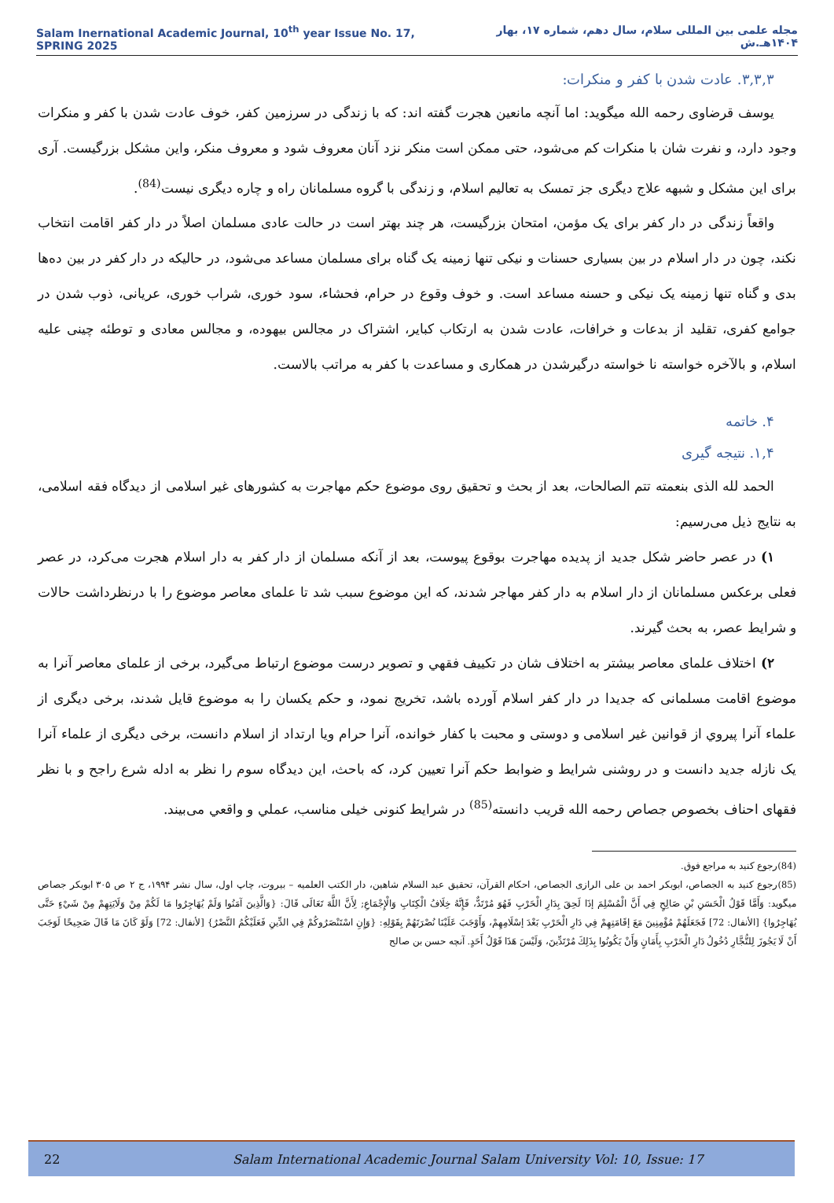Salam Inernational Academic Journal, 10<sup>th</sup> year Issue No. 17, SPRING 2025 مجله علمی بین المللی سلام، سال دهم، شماره ۱۷، بهار ۱۴۰۴هـ.ش
۳,۳,۳. عادت شدن با کفر و منکرات:
یوسف قرضاوی رحمه الله میگوید: اما آنچه مانعین هجرت گفته اند: که با زندگی در سرزمین کفر، خوف عادت شدن با کفر و منکرات وجود دارد، و نفرت شان با منکرات کم می‌شود، حتی ممکن است منکر نزد آنان معروف شود و معروف منکر، واین مشکل بزرگیست. آری برای این مشکل و شبهه علاج دیگری جز تمسک به تعالیم اسلام، و زندگی با گروه مسلمانان راه و چاره دیگری نیست<sup>(84)</sup>.
واقعاً زندگی در دار کفر برای یک مؤمن، امتحان بزرگیست، هر چند بهتر است در حالت عادی مسلمان اصلاً در دار کفر اقامت انتخاب نکند، چون در دار اسلام در بین بسیاری حسنات و نیکی تنها زمینه یک گناه برای مسلمان مساعد می‌شود، در حالیکه در دار کفر در بین ده‌ها بدی و گناه تنها زمینه یک نیکی و حسنه مساعد است. و خوف وقوع در حرام، فحشاء، سود خوری، شراب خوری، عریانی، ذوب شدن در جوامع کفری، تقلید از بدعات و خرافات، عادت شدن به ارتکاب کبایر، اشتراک در مجالس بیهوده، و مجالس معادی و توطئه چینی علیه اسلام، و بالآخره خواسته نا خواسته درگیرشدن در همکاری و مساعدت با کفر به مراتب بالاست.
۴. خاتمه
۱,۴. نتیجه گیری
الحمد لله الذی بنعمته تتم الصالحات، بعد از بحث و تحقیق روی موضوع حکم مهاجرت به کشورهای غیر اسلامی از دیدگاه فقه اسلامی، به نتایج ذیل می‌رسیم:
۱) در عصر حاضر شکل جدید از پدیده مهاجرت بوقوع پیوست، بعد از آنکه مسلمان از دار کفر به دار اسلام هجرت می‌کرد، در عصر فعلی برعکس مسلمانان از دار اسلام به دار کفر مهاجر شدند، که این موضوع سبب شد تا علمای معاصر موضوع را با درنظرداشت حالات و شرایط عصر، به بحث گیرند.
۲) اختلاف علمای معاصر بیشتر به اختلاف شان در تکییف فقهي و تصویر درست موضوع ارتباط می‌گیرد، برخی از علمای معاصر آنرا به موضوع اقامت مسلمانی که جدیدا در دار کفر اسلام آورده باشد، تخریج نمود، و حکم یکسان را به موضوع قایل شدند، برخی دیگری از علماء آنرا پیروي از قوانین غیر اسلامی و دوستی و محبت با کفار خوانده، آنرا حرام ویا ارتداد از اسلام دانست، برخی دیگری از علماء آنرا یک نازله جدید دانست و در روشنی شرایط و ضوابط حکم آنرا تعیین کرد، که باحث، این دیدگاه سوم را نظر به ادله شرع راجح و با نظر فقهای احناف بخصوص جصاص رحمه الله قریب دانسته<sup>(85)</sup> در شرایط کنونی خیلی مناسب، عملي و واقعي می‌بیند.
(84)رجوع کنید به مراجع فوق.
(85)رجوع کنید به الجصاص، ابوبکر احمد بن علی الرازی الجصاص، احکام القرآن، تحقیق عبد السلام شاهین، دار الکتب العلمیه – بیروت، چاپ اول، سال نشر ۱۹۹۴، ج ۲ ص ۳۰۵ ابوبکر جصاص میگوید: وَأَمَّا قَوْلُ الْحَسَنِ بْنِ صَالِحٍ فِي أَنَّ الْمُسْلِمَ إذَا لَحِقَ بِدَارِ الْحَرْبِ فَهُوَ مُرْتَدٌّ، فَإِنَّهُ خِلَافُ الْكِتَابِ وَالْإِجْمَاعِ; لِأَنَّ اللَّهَ تَعَالَى قَالَ: {وَالَّذِينَ آمَنُوا وَلَمْ يُهَاجِرُوا مَا لَكُمْ مِنْ وَلَايَتِهِمْ مِنْ شَيْءٍ حَتَّى يُهَاجِرُوا} [الأنفال: 72] فَجَعَلَهُمْ مُؤْمِنِينَ مَعَ إقَامَتِهِمْ فِي دَارِ الْحَرْبِ بَعْدَ إسْلَامِهِمْ، وَأَوْجَبَ عَلَيْنَا نُصْرَتَهُمْ بِقَوْلِهِ: {وَإِنِ اسْتَنْصَرُوكُمْ فِي الدِّينِ فَعَلَيْكُمُ النَّصْرُ} [لأنفال: 72] وَلَوْ كَانَ مَا قَالَ صَحِيحًا لَوَجَبَ أَنْ لَا يَجُوزَ لِلتُّجَّارِ دُخُولُ دَارِ الْحَرْبِ بِأَمَانٍ وَأَنْ يَكُونُوا بِذَلِكَ مُرْتَدِّينَ، وَلَيْسَ هَذَا قَوْلُ أَحَدٍ. آنچه حسن بن صالح
22 Salam International Academic Journal Salam University Vol: 10, Issue: 17